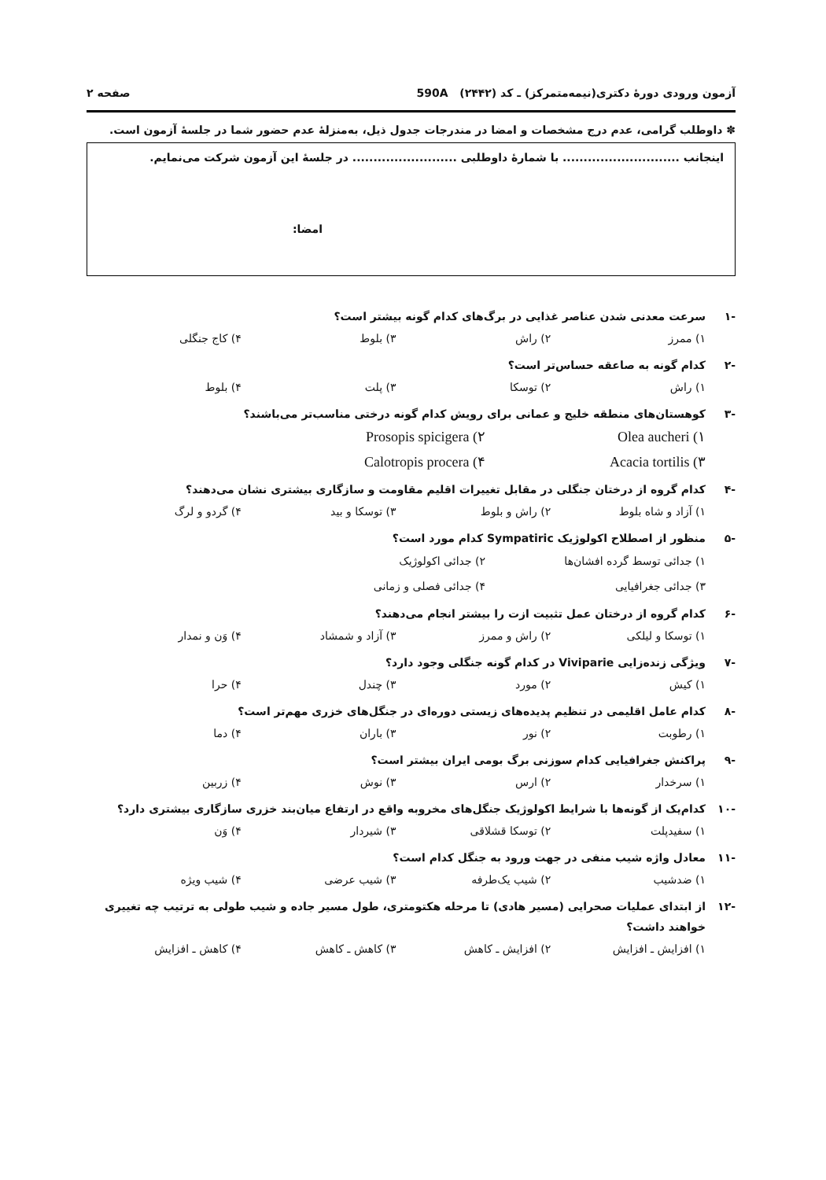آزمون ورودی دورهٔ دکتری(نیمه‌متمرکز) ـ کد (۲۴۴۲) 590A صفحه ۲
✽ داوطلب گرامی، عدم درج مشخصات و امضا در مندرجات جدول ذیل، به‌منزلهٔ عدم حضور شما در جلسهٔ آزمون است.
اینجانب ............................ با شمارهٔ داوطلبی ......................... در جلسهٔ این آزمون شرکت می‌نمایم.
امضا:
-۱ سرعت معدنی شدن عناصر غذایی در برگ‌های کدام گونه بیشتر است؟
۱) ممرز ۲) راش ۳) بلوط ۴) کاج جنگلی
-۲ کدام گونه به صاعقه حساس‌تر است؟
۱) راش ۲) توسکا ۳) پلت ۴) بلوط
-۳ کوهستان‌های منطقه خلیج و عمانی برای رویش کدام گونه درختی مناسب‌تر می‌باشند؟
۱) Olea aucheri ۲) Prosopis spicigera ۳) Acacia tortilis ۴) Calotropis procera
-۴ کدام گروه از درختان جنگلی در مقابل تغییرات اقلیم مقاومت و سازگاری بیشتری نشان می‌دهند؟
۱) آزاد و شاه بلوط ۲) راش و بلوط ۳) توسکا و بید ۴) گردو و لرگ
-۵ منظور از اصطلاح اکولوژیک Sympatiric کدام مورد است؟
۱) جدائی توسط گرده افشان‌ها ۲) جدائی اکولوژیک ۳) جدائی جغرافیایی ۴) جدائی فصلی و زمانی
-۶ کدام گروه از درختان عمل تثبیت ازت را بیشتر انجام می‌دهند؟
۱) توسکا و لیلکی ۲) راش و ممرز ۳) آزاد و شمشاد ۴) وَن و نمدار
-۷ ویژگی زنده‌زایی Viviparie در کدام گونه جنگلی وجود دارد؟
۱) کیش ۲) مورد ۳) چندل ۴) حرا
-۸ کدام عامل اقلیمی در تنظیم پدیده‌های زیستی دوره‌ای در جنگل‌های خزری مهم‌تر است؟
۱) رطوبت ۲) نور ۳) باران ۴) دما
-۹ پراکنش جغرافیایی کدام سوزنی برگ بومی ایران بیشتر است؟
۱) سرخدار ۲) ارس ۳) نوش ۴) زربین
-۱۰ کدام‌یک از گونه‌ها با شرایط اکولوژیک جنگل‌های مخروبه واقع در ارتفاع میان‌بند خزری سازگاری بیشتری دارد؟
۱) سفیدپلت ۲) توسکا قشلاقی ۳) شیردار ۴) وَن
-۱۱ معادل واژه شیب منفی در جهت ورود به جنگل کدام است؟
۱) ضدشیب ۲) شیب یک‌طرفه ۳) شیب عرضی ۴) شیب ویژه
-۱۲ از ابتدای عملیات صحرایی (مسیر هادی) تا مرحله هکتومتری، طول مسیر جاده و شیب طولی به ترتیب چه تغییری خواهند داشت؟
۱) افزایش ـ افزایش ۲) افزایش ـ کاهش ۳) کاهش ـ کاهش ۴) کاهش ـ افزایش